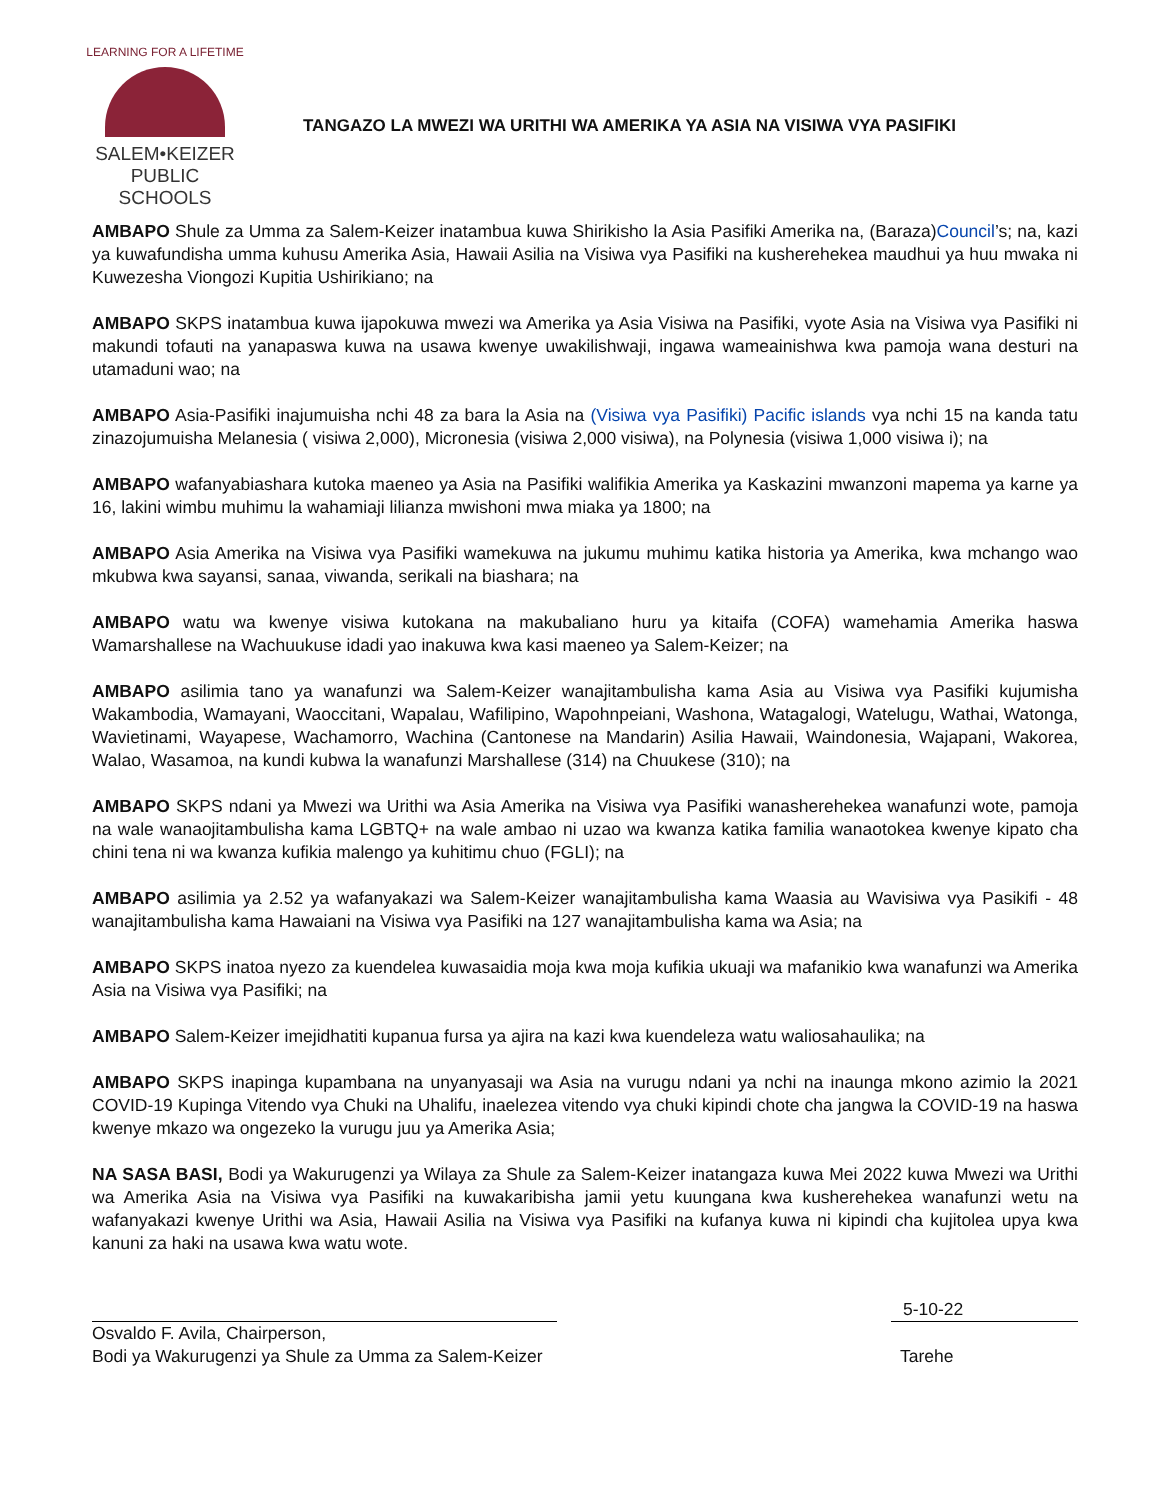LEARNING FOR A LIFETIME
SALEM•KEIZER
PUBLIC SCHOOLS
TANGAZO LA MWEZI WA URITHI WA AMERIKA YA ASIA NA VISIWA VYA PASIFIKI
AMBAPO Shule za Umma za Salem-Keizer inatambua kuwa Shirikisho la Asia Pasifiki Amerika na, (Baraza)Council’s; na, kazi ya kuwafundisha umma kuhusu Amerika Asia, Hawaii Asilia na Visiwa vya Pasifiki na kusherehekea maudhui ya huu mwaka ni Kuwezesha Viongozi Kupitia Ushirikiano; na
AMBAPO SKPS inatambua kuwa ijapokuwa mwezi wa Amerika ya Asia Visiwa na Pasifiki, vyote Asia na Visiwa vya Pasifiki ni makundi tofauti na yanapaswa kuwa na usawa kwenye uwakilishwaji, ingawa wameainishwa kwa pamoja wana desturi na utamaduni wao; na
AMBAPO Asia-Pasifiki inajumuisha nchi 48 za bara la Asia na (Visiwa vya Pasifiki) Pacific islands vya nchi 15 na kanda tatu zinazojumuisha Melanesia ( visiwa 2,000), Micronesia (visiwa 2,000 visiwa), na Polynesia (visiwa 1,000 visiwa i); na
AMBAPO wafanyabiashara kutoka maeneo ya Asia na Pasifiki walifikia Amerika ya Kaskazini mwanzoni mapema ya karne ya 16, lakini wimbu muhimu la wahamiaji lilianza mwishoni mwa miaka ya 1800; na
AMBAPO Asia Amerika na Visiwa vya Pasifiki wamekuwa na jukumu muhimu katika historia ya Amerika, kwa mchango wao mkubwa kwa sayansi, sanaa, viwanda, serikali na biashara; na
AMBAPO watu wa kwenye visiwa kutokana na makubaliano huru ya kitaifa (COFA) wamehamia Amerika haswa Wamarshallese na Wachuukuse idadi yao inakuwa kwa kasi maeneo ya Salem-Keizer; na
AMBAPO asilimia tano ya wanafunzi wa Salem-Keizer wanajitambulisha kama Asia au Visiwa vya Pasifiki kujumisha Wakambodia, Wamayani, Waoccitani, Wapalau, Wafilipino, Wapohnpeiani, Washona, Watagalogi, Watelugu, Wathai, Watonga, Wavietinami, Wayapese, Wachamorro, Wachina (Cantonese na Mandarin) Asilia Hawaii, Waindonesia, Wajapani, Wakorea, Walao, Wasamoa, na kundi kubwa la wanafunzi Marshallese (314) na Chuukese (310); na
AMBAPO SKPS ndani ya Mwezi wa Urithi wa Asia Amerika na Visiwa vya Pasifiki wanasherehekea wanafunzi wote, pamoja na wale wanaojitambulisha kama LGBTQ+ na wale ambao ni uzao wa kwanza katika familia wanaotokea kwenye kipato cha chini tena ni wa kwanza kufikia malengo ya kuhitimu chuo (FGLI); na
AMBAPO asilimia ya 2.52 ya wafanyakazi wa Salem-Keizer wanajitambulisha kama Waasia au Wavisiwa vya Pasikifi - 48 wanajitambulisha kama Hawaiani na Visiwa vya Pasifiki na 127 wanajitambulisha kama wa Asia; na
AMBAPO SKPS inatoa nyezo za kuendelea kuwasaidia moja kwa moja kufikia ukuaji wa mafanikio kwa wanafunzi wa Amerika Asia na Visiwa vya Pasifiki; na
AMBAPO Salem-Keizer imejidhatiti kupanua fursa ya ajira na kazi kwa kuendeleza watu waliosahaulika; na
AMBAPO SKPS inapinga kupambana na unyanyasaji wa Asia na vurugu ndani ya nchi na inaunga mkono azimio la 2021 COVID-19 Kupinga Vitendo vya Chuki na Uhalifu, inaelezea vitendo vya chuki kipindi chote cha jangwa la COVID-19 na haswa kwenye mkazo wa ongezeko la vurugu juu ya Amerika Asia;
NA SASA BASI, Bodi ya Wakurugenzi ya Wilaya za Shule za Salem-Keizer inatangaza kuwa Mei 2022 kuwa Mwezi wa Urithi wa Amerika Asia na Visiwa vya Pasifiki na kuwakaribisha jamii yetu kuungana kwa kusherehekea wanafunzi wetu na wafanyakazi kwenye Urithi wa Asia, Hawaii Asilia na Visiwa vya Pasifiki na kufanya kuwa ni kipindi cha kujitolea upya kwa kanuni za haki na usawa kwa watu wote.
5-10-22
Osvaldo F. Avila, Chairperson,
Bodi ya Wakurugenzi ya Shule za Umma za Salem-Keizer
Tarehe